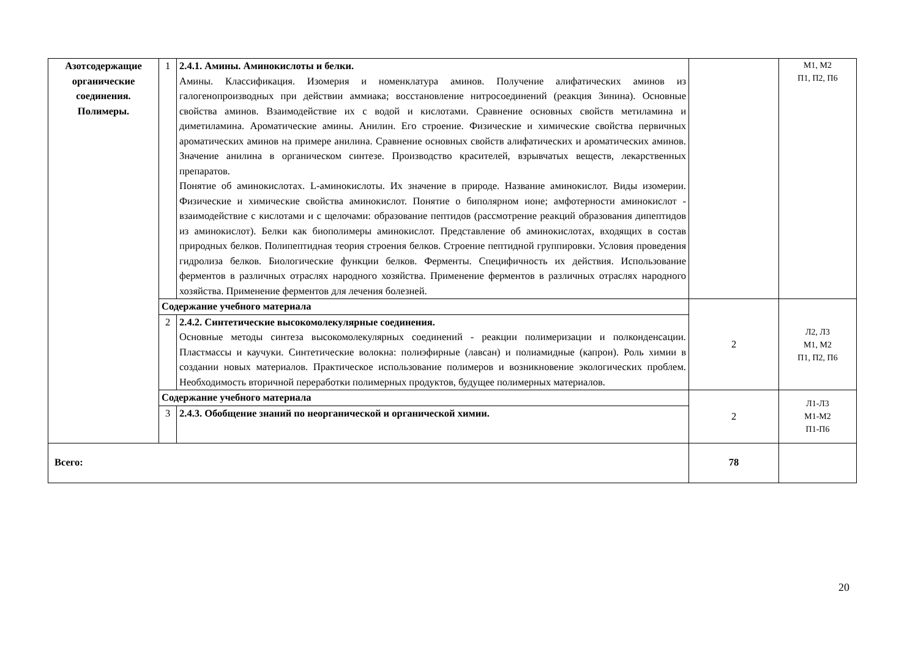| Азотсодержащие органические соединения. Полимеры. | 1 | 2.4.1. Амины. Аминокислоты и белки. Амины. Классификация. Изомерия и номенклатура аминов. Получение алифатических аминов из галогенопроизводных при действии аммиака; восстановление нитросоединений (реакция Зинина). Основные свойства аминов. Взаимодействие их с водой и кислотами. Сравнение основных свойств метиламина и диметиламина. Ароматические амины. Анилин. Его строение. Физические и химические свойства первичных ароматических аминов на примере анилина. Сравнение основных свойств алифатических и ароматических аминов. Значение анилина в органическом синтезе. Производство красителей, взрывчатых веществ, лекарственных препаратов. Понятие об аминокислотах. L-аминокислоты. Их значение в природе. Название аминокислот. Виды изомерии. Физические и химические свойства аминокислот. Понятие о биполярном ионе; амфотерности аминокислот - взаимодействие с кислотами и с щелочами: образование пептидов (рассмотрение реакций образования дипептидов из аминокислот). Белки как биополимеры аминокислот. Представление об аминокислотах, входящих в состав природных белков. Полипептидная теория строения белков. Строение пептидной группировки. Условия проведения гидролиза белков. Биологические функции белков. Ферменты. Специфичность их действия. Использование ферментов в различных отраслях народного хозяйства. Применение ферментов в различных отраслях народного хозяйства. Применение ферментов для лечения болезней. | | М1, М2 П1, П2, П6 |
| | Содержание учебного материала | | 2 | Л2, Л3 М1, М2 П1, П2, П6 |
| | 2 | 2.4.2. Синтетические высокомолекулярные соединения. Основные методы синтеза высокомолекулярных соединений - реакции полимеризации и полконденсации. Пластмассы и каучуки. Синтетические волокна: полиэфирные (лавсан) и полиамидные (капрон). Роль химии в создании новых материалов. Практическое использование полимеров и возникновение экологических проблем. Необходимость вторичной переработки полимерных продуктов, будущее полимерных материалов. | | |
| | Содержание учебного материала | | 2 | Л1-Л3 М1-М2 П1-П6 |
| | 3 | 2.4.3. Обобщение знаний по неорганической и органической химии. | | |
| Всего: | | | 78 | |
20